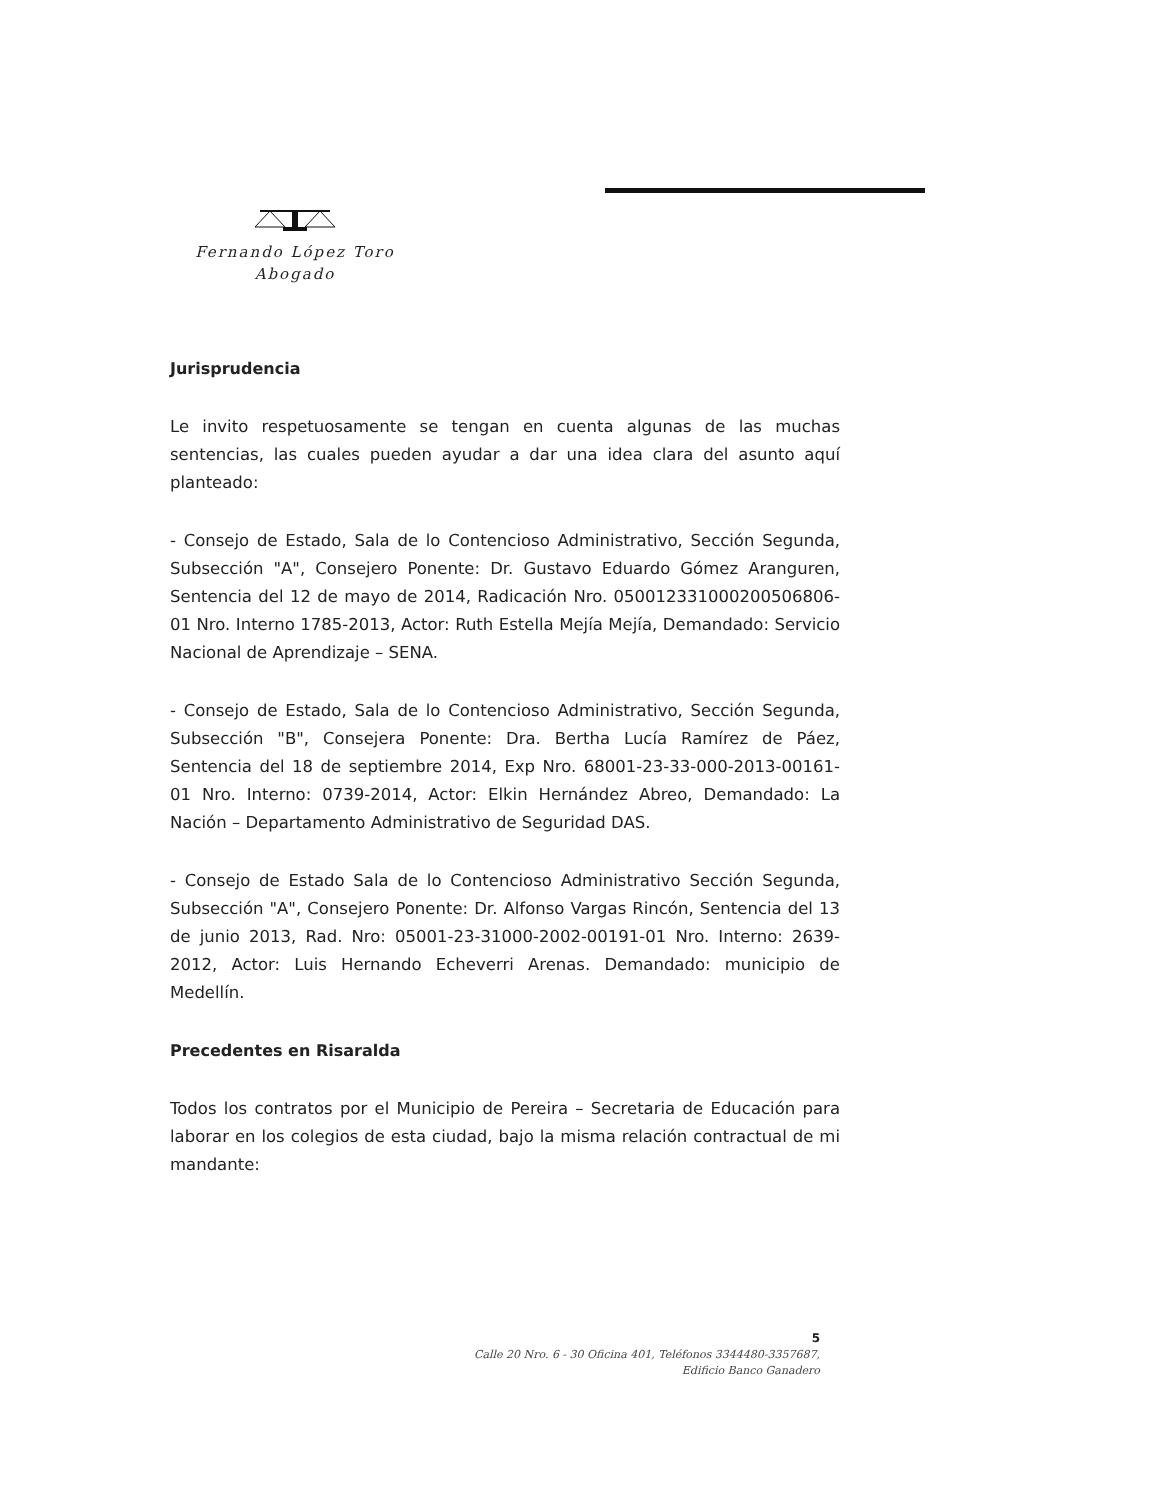Fernando López Toro
Abogado
Jurisprudencia
Le invito respetuosamente se tengan en cuenta algunas de las muchas sentencias, las cuales pueden ayudar a dar una idea clara del asunto aquí planteado:
- Consejo de Estado, Sala de lo Contencioso Administrativo, Sección Segunda, Subsección "A", Consejero Ponente: Dr. Gustavo Eduardo Gómez Aranguren, Sentencia del 12 de mayo de 2014, Radicación Nro. 050012331000200506806-01 Nro. Interno 1785-2013, Actor: Ruth Estella Mejía Mejía, Demandado: Servicio Nacional de Aprendizaje – SENA.
- Consejo de Estado, Sala de lo Contencioso Administrativo, Sección Segunda, Subsección "B", Consejera Ponente: Dra. Bertha Lucía Ramírez de Páez, Sentencia del 18 de septiembre 2014, Exp Nro. 68001-23-33-000-2013-00161-01 Nro. Interno: 0739-2014, Actor: Elkin Hernández Abreo, Demandado: La Nación – Departamento Administrativo de Seguridad DAS.
- Consejo de Estado Sala de lo Contencioso Administrativo Sección Segunda, Subsección "A", Consejero Ponente: Dr. Alfonso Vargas Rincón, Sentencia del 13 de junio 2013, Rad. Nro: 05001-23-31000-2002-00191-01 Nro. Interno: 2639-2012, Actor: Luis Hernando Echeverri Arenas. Demandado: municipio de Medellín.
Precedentes en Risaralda
Todos los contratos por el Municipio de Pereira – Secretaria de Educación para laborar en los colegios de esta ciudad, bajo la misma relación contractual de mi mandante:
5
Calle 20 Nro. 6 - 30 Oficina 401, Teléfonos 3344480-3357687,
Edificio Banco Ganadero